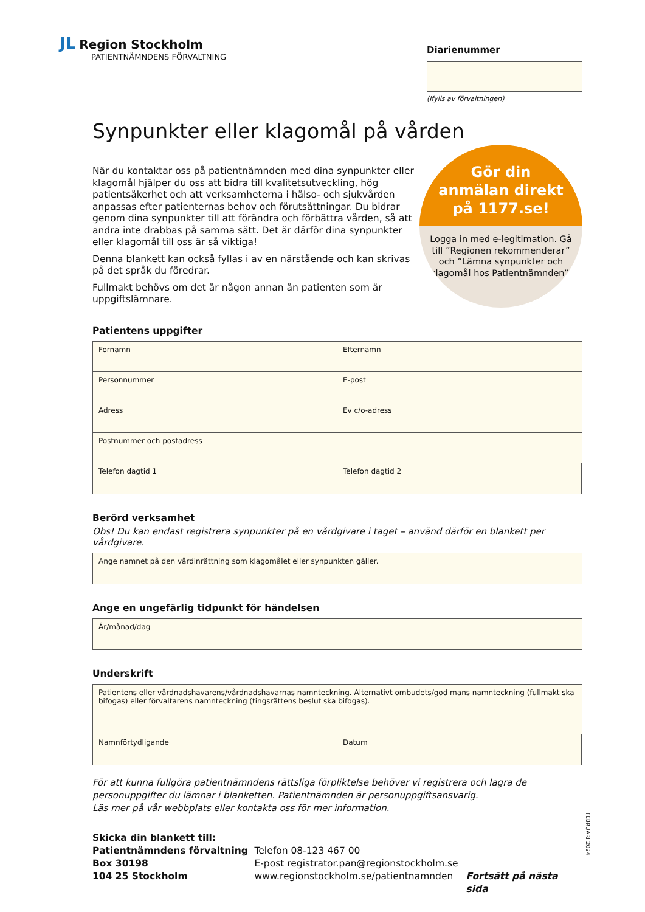JL Region Stockholm
PATIENTNÄMNDENS FÖRVALTNING
Diarienummer
(Ifylls av förvaltningen)
Synpunkter eller klagomål på vården
När du kontaktar oss på patientnämnden med dina synpunkter eller klagomål hjälper du oss att bidra till kvalitetsutveckling, hög patient­säkerhet och att verksamheterna i hälso- och sjukvården anpassas efter patienternas behov och förutsättningar. Du bidrar genom dina synpunkter till att förändra och förbättra vården, så att andra inte drabbas på samma sätt. Det är därför dina synpunkter eller klagomål till oss är så viktiga!
Denna blankett kan också fyllas i av en närstående och kan skrivas på det språk du föredrar.
Fullmakt behövs om det är någon annan än patienten som är uppgifts­lämnare.
Gör din
anmälan direkt
på 1177.se!
Logga in med e-legitimation. Gå till ”Regionen rekommenderar” och ”Lämna synpunkter och klagomål hos Patientnämnden”.
Patientens uppgifter
Förnamn
Efternamn
Personnummer
E-post
Adress
Ev c/o-adress
Postnummer och postadress
Telefon dagtid 1
Telefon dagtid 2
Berörd verksamhet
Obs! Du kan endast registrera synpunkter på en vårdgivare i taget – använd därför en blankett per vårdgivare.
Ange namnet på den vårdinrättning som klagomålet eller synpunkten gäller.
Ange en ungefärlig tidpunkt för händelsen
År/månad/dag
Underskrift
Patientens eller vårdnadshavarens/vårdnadshavarnas namnteckning. Alternativt ombudets/god mans namnteckning (fullmakt ska bifogas) eller förvaltarens namnteckning (tingsrättens beslut ska bifogas).
Namnförtydligande
Datum
För att kunna fullgöra patientnämndens rättsliga förpliktelse behöver vi registrera och lagra de personuppgifter du lämnar i blanketten. Patientnämnden är personuppgiftsansvarig.
Läs mer på vår webbplats eller kontakta oss för mer information.
Skicka din blankett till:
Patientnämndens förvaltning
Box 30198
104 25 Stockholm
Telefon 08-123 467 00
E-post registrator.pan@regionstockholm.se
www.regionstockholm.se/patientnamnden
Fortsätt på nästa sida
FEBRUARI 2024